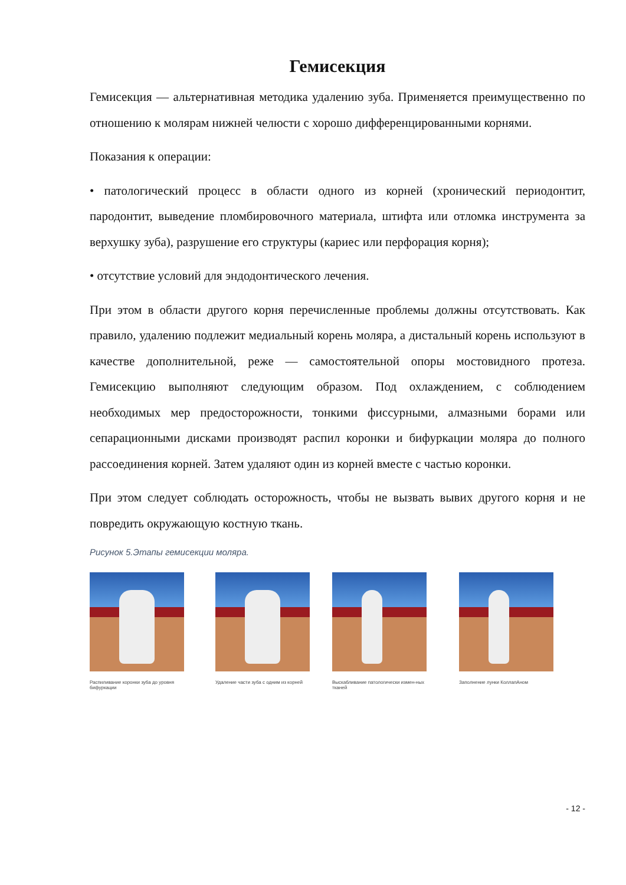Гемисекция
Гемисекция — альтернативная методика удалению зуба. Применяется преимущественно по отношению к молярам нижней челюсти с хорошо дифференцированными корнями.
Показания к операции:
• патологический процесс в области одного из корней (хронический периодонтит, пародонтит, выведение пломбировочного материала, штифта или отломка инструмента за верхушку зуба), разрушение его структуры (кариес или перфорация корня);
• отсутствие условий для эндодонтического лечения.
При этом в области другого корня перечисленные проблемы должны отсутствовать. Как правило, удалению подлежит медиальный корень моляра, а дистальный корень используют в качестве дополнительной, реже — самостоятельной опоры мостовидного протеза. Гемисекцию выполняют следующим образом. Под охлаждением, с соблюдением необходимых мер предосторожности, тонкими фиссурными, алмазными борами или сепарационными дисками производят распил коронки и бифуркации моляра до полного рассоединения корней. Затем удаляют один из корней вместе с частью коронки.
При этом следует соблюдать осторожность, чтобы не вызвать вывих другого корня и не повредить окружающую костную ткань.
Рисунок 5.Этапы гемисекции моляра.
Распиливание коронки зуба до уровня бифуркации
Удаление части зуба с одним из корней
Выскабливание патологически измен-ных тканей
Заполнение лунки КоллапАном
- 12 -